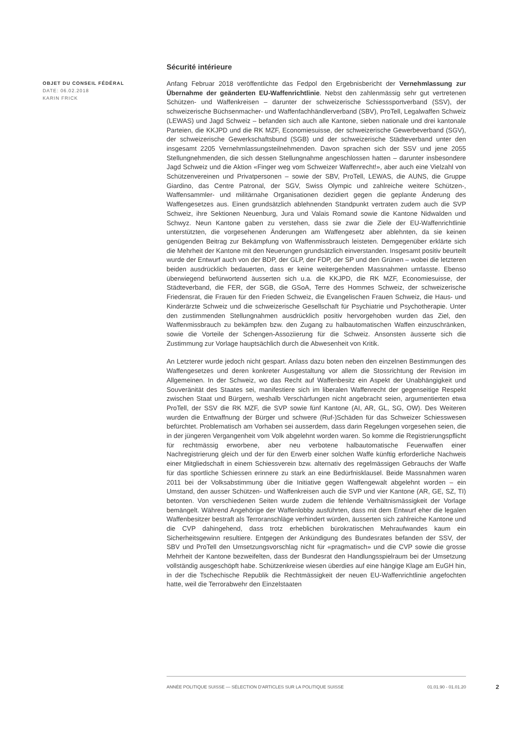Sécurité intérieure
OBJET DU CONSEIL FÉDÉRAL
DATE: 06.02.2018
KARIN FRICK
Anfang Februar 2018 veröffentlichte das Fedpol den Ergebnisbericht der Vernehmlassung zur Übernahme der geänderten EU-Waffenrichtlinie. Nebst den zahlenmässig sehr gut vertretenen Schützen- und Waffenkreisen – darunter der schweizerische Schiesssportverband (SSV), der schweizerische Büchsenmacher- und Waffenfachhändlerverband (SBV), ProTell, Legalwaffen Schweiz (LEWAS) und Jagd Schweiz – befanden sich auch alle Kantone, sieben nationale und drei kantonale Parteien, die KKJPD und die RK MZF, Economiesuisse, der schweizerische Gewerbeverband (SGV), der schweizerische Gewerkschaftsbund (SGB) und der schweizerische Städteverband unter den insgesamt 2205 Vernehmlassungsteilnehmenden. Davon sprachen sich der SSV und jene 2055 Stellungnehmenden, die sich dessen Stellungnahme angeschlossen hatten – darunter insbesondere Jagd Schweiz und die Aktion «Finger weg vom Schweizer Waffenrecht!», aber auch eine Vielzahl von Schützenvereinen und Privatpersonen – sowie der SBV, ProTell, LEWAS, die AUNS, die Gruppe Giardino, das Centre Patronal, der SGV, Swiss Olympic und zahlreiche weitere Schützen-, Waffensammler- und militärnahe Organisationen dezidiert gegen die geplante Änderung des Waffengesetzes aus. Einen grundsätzlich ablehnenden Standpunkt vertraten zudem auch die SVP Schweiz, ihre Sektionen Neuenburg, Jura und Valais Romand sowie die Kantone Nidwalden und Schwyz. Neun Kantone gaben zu verstehen, dass sie zwar die Ziele der EU-Waffenrichtlinie unterstützten, die vorgesehenen Änderungen am Waffengesetz aber ablehnten, da sie keinen genügenden Beitrag zur Bekämpfung von Waffenmissbrauch leisteten. Demgegenüber erklärte sich die Mehrheit der Kantone mit den Neuerungen grundsätzlich einverstanden. Insgesamt positiv beurteilt wurde der Entwurf auch von der BDP, der GLP, der FDP, der SP und den Grünen – wobei die letzteren beiden ausdrücklich bedauerten, dass er keine weitergehenden Massnahmen umfasste. Ebenso überwiegend befürwortend äusserten sich u.a. die KKJPD, die RK MZF, Economiesuisse, der Städteverband, die FER, der SGB, die GSoA, Terre des Hommes Schweiz, der schweizerische Friedensrat, die Frauen für den Frieden Schweiz, die Evangelischen Frauen Schweiz, die Haus- und Kinderärzte Schweiz und die schweizerische Gesellschaft für Psychiatrie und Psychotherapie. Unter den zustimmenden Stellungnahmen ausdrücklich positiv hervorgehoben wurden das Ziel, den Waffenmissbrauch zu bekämpfen bzw. den Zugang zu halbautomatischen Waffen einzuschränken, sowie die Vorteile der Schengen-Assoziierung für die Schweiz. Ansonsten äusserte sich die Zustimmung zur Vorlage hauptsächlich durch die Abwesenheit von Kritik.
An Letzterer wurde jedoch nicht gespart. Anlass dazu boten neben den einzelnen Bestimmungen des Waffengesetzes und deren konkreter Ausgestaltung vor allem die Stossrichtung der Revision im Allgemeinen. In der Schweiz, wo das Recht auf Waffenbesitz ein Aspekt der Unabhängigkeit und Souveränität des Staates sei, manifestiere sich im liberalen Waffenrecht der gegenseitige Respekt zwischen Staat und Bürgern, weshalb Verschärfungen nicht angebracht seien, argumentierten etwa ProTell, der SSV die RK MZF, die SVP sowie fünf Kantone (AI, AR, GL, SG, OW). Des Weiteren wurden die Entwaffnung der Bürger und schwere (Ruf-)Schäden für das Schweizer Schiesswesen befürchtet. Problematisch am Vorhaben sei ausserdem, dass darin Regelungen vorgesehen seien, die in der jüngeren Vergangenheit vom Volk abgelehnt worden waren. So komme die Registrierungspflicht für rechtmässig erworbene, aber neu verbotene halbautomatische Feuerwaffen einer Nachregistrierung gleich und der für den Erwerb einer solchen Waffe künftig erforderliche Nachweis einer Mitgliedschaft in einem Schiessverein bzw. alternativ des regelmässigen Gebrauchs der Waffe für das sportliche Schiessen erinnere zu stark an eine Bedürfnisklausel. Beide Massnahmen waren 2011 bei der Volksabstimmung über die Initiative gegen Waffengewalt abgelehnt worden – ein Umstand, den ausser Schützen- und Waffenkreisen auch die SVP und vier Kantone (AR, GE, SZ, TI) betonten. Von verschiedenen Seiten wurde zudem die fehlende Verhältnismässigkeit der Vorlage bemängelt. Während Angehörige der Waffenlobby ausführten, dass mit dem Entwurf eher die legalen Waffenbesitzer bestraft als Terroranschläge verhindert würden, äusserten sich zahlreiche Kantone und die CVP dahingehend, dass trotz erheblichen bürokratischen Mehraufwandes kaum ein Sicherheitsgewinn resultiere. Entgegen der Ankündigung des Bundesrates befanden der SSV, der SBV und ProTell den Umsetzungsvorschlag nicht für «pragmatisch» und die CVP sowie die grosse Mehrheit der Kantone bezweifelten, dass der Bundesrat den Handlungsspielraum bei der Umsetzung vollständig ausgeschöpft habe. Schützenkreise wiesen überdies auf eine hängige Klage am EuGH hin, in der die Tschechische Republik die Rechtmässigkeit der neuen EU-Waffenrichtlinie angefochten hatte, weil die Terrorabwehr den Einzelstaaten
ANNÉE POLITIQUE SUISSE — SÉLECTION D'ARTICLES SUR LA POLITIQUE SUISSE 01.01.90 - 01.01.20
2